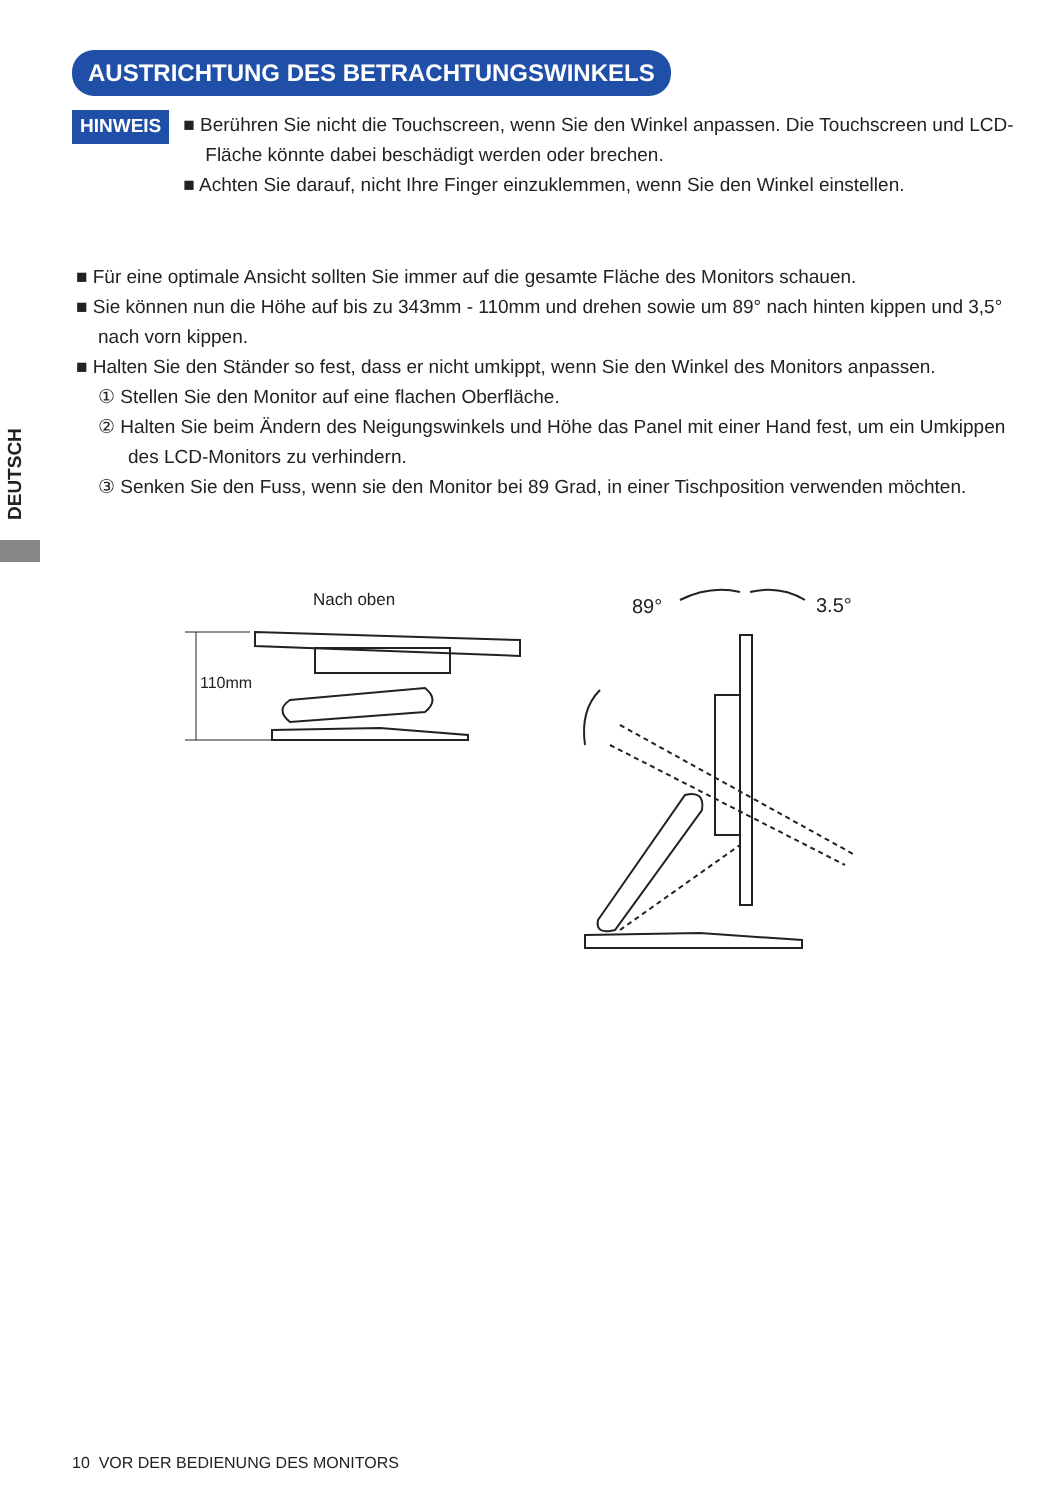AUSTRICHTUNG DES BETRACHTUNGSWINKELS
DEUTSCH
HINWEIS
■ Berühren Sie nicht die Touchscreen, wenn Sie den Winkel anpassen. Die Touchscreen und LCD-Fläche könnte dabei beschädigt werden oder brechen.
■ Achten Sie darauf, nicht Ihre Finger einzuklemmen, wenn Sie den Winkel einstellen.
■ Für eine optimale Ansicht sollten Sie immer auf die gesamte Fläche des Monitors schauen.
■ Sie können nun die Höhe auf bis zu 343mm - 110mm und drehen sowie um 89° nach hinten kippen und 3,5° nach vorn kippen.
■ Halten Sie den Ständer so fest, dass er nicht umkippt, wenn Sie den Winkel des Monitors anpassen.
① Stellen Sie den Monitor auf eine flachen Oberfläche.
② Halten Sie beim Ändern des Neigungswinkels und Höhe das Panel mit einer Hand fest, um ein Umkippen des LCD-Monitors zu verhindern.
③ Senken Sie den Fuss, wenn sie den Monitor bei 89 Grad, in einer Tischposition verwenden möchten.
Nach oben
110mm
89°
3.5°
10 VOR DER BEDIENUNG DES MONITORS